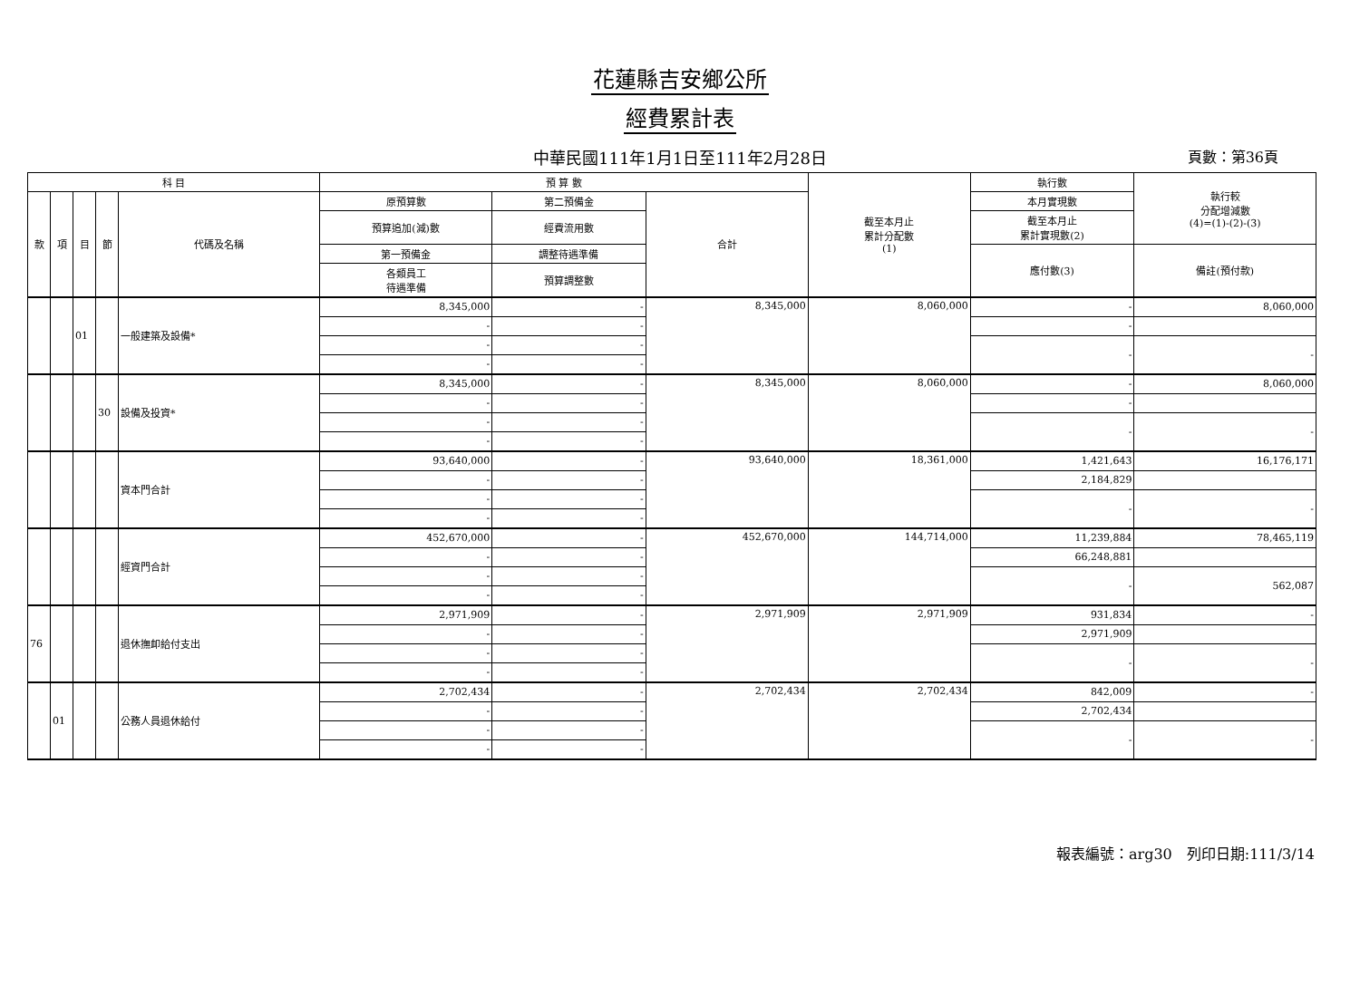花蓮縣吉安鄉公所
經費累計表
中華民國111年1月1日至111年2月28日 頁數：第36頁
| 科 目 | | | | | 預 算 數 | | | 截至本月止 累計分配數 (1) | 執行數 | 執行較 分配增減數 (4)=(1)-(2)-(3) |
| --- | --- | --- | --- | --- | --- | --- | --- | --- | --- | --- |
| 款 | 項 | 目 | 節 | 代碼及名稱 | 原預算數 | 第二預備金 | 合計 | | 本月實現數 | |
| | | | | | 預算追加(減)數 | 經費流用數 | | | 截至本月止 累計實現數(2) | |
| | | | | | 第一預備金 | 調整待遇準備 | | | 應付數(3) | 備註(預付款) |
| | | | | | 各類員工 待遇準備 | 預算調整數 | | | | |
| | | 01 | | 一般建築及設備* | 8,345,000 | - | 8,345,000 | 8,060,000 | - | 8,060,000 |
| | | | | | - | - | | | - | |
| | | | | | - | - | | | - | - |
| | | | | | - | - | | | | |
| | | | 30 | 設備及投資* | 8,345,000 | - | 8,345,000 | 8,060,000 | - | 8,060,000 |
| | | | | | - | - | | | - | |
| | | | | | - | - | | | - | - |
| | | | | | - | - | | | | |
| | | | | 資本門合計 | 93,640,000 | - | 93,640,000 | 18,361,000 | 1,421,643 | 16,176,171 |
| | | | | | - | - | | | 2,184,829 | |
| | | | | | - | - | | | - | - |
| | | | | | - | - | | | | |
| | | | | 經資門合計 | 452,670,000 | - | 452,670,000 | 144,714,000 | 11,239,884 | 78,465,119 |
| | | | | | - | - | | | 66,248,881 | |
| | | | | | - | - | | | - | 562,087 |
| | | | | | - | - | | | | |
| 76 | | | | 退休撫卹給付支出 | 2,971,909 | - | 2,971,909 | 2,971,909 | 931,834 | - |
| | | | | | - | - | | | 2,971,909 | |
| | | | | | - | - | | | - | - |
| | | | | | - | - | | | | |
| | 01 | | | 公務人員退休給付 | 2,702,434 | - | 2,702,434 | 2,702,434 | 842,009 | - |
| | | | | | - | - | | | 2,702,434 | |
| | | | | | - | - | | | - | - |
| | | | | | - | - | | | | |
報表編號：arg30　列印日期:111/3/14